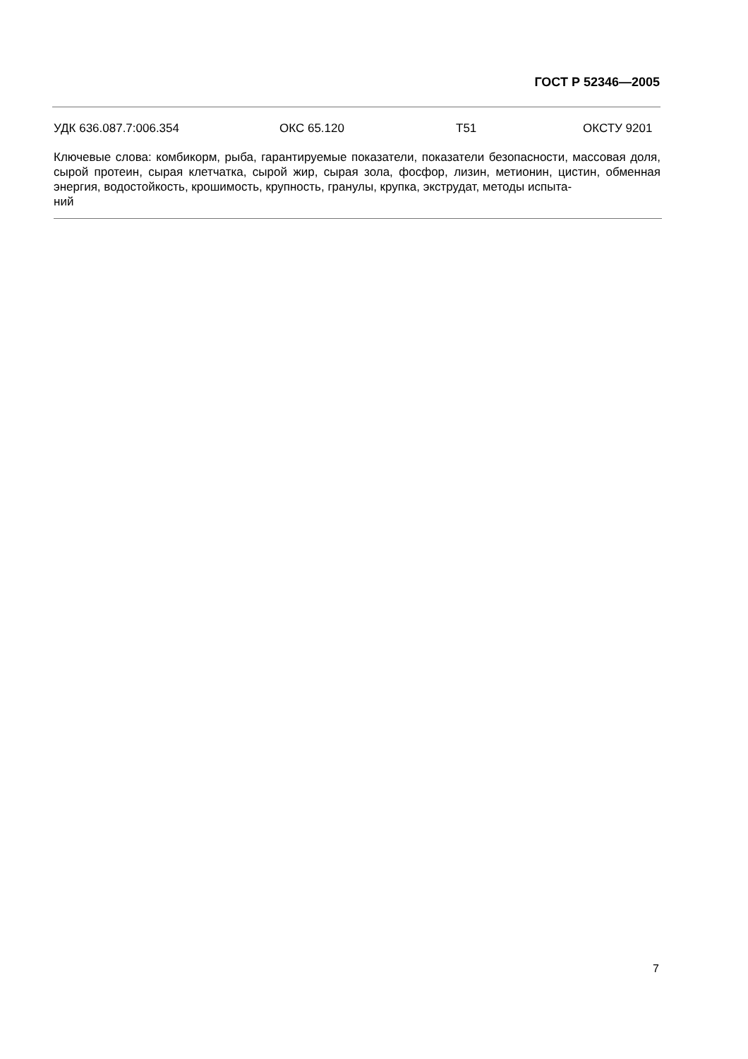ГОСТ Р 52346—2005
УДК 636.087.7:006.354 ОКС 65.120 Т51 ОКСТУ 9201
Ключевые слова: комбикорм, рыба, гарантируемые показатели, показатели безопасности, массовая доля, сырой протеин, сырая клетчатка, сырой жир, сырая зола, фосфор, лизин, метионин, цистин, обменная энергия, водостойкость, крошимость, крупность, гранулы, крупка, экструдат, методы испыта-
ний
7